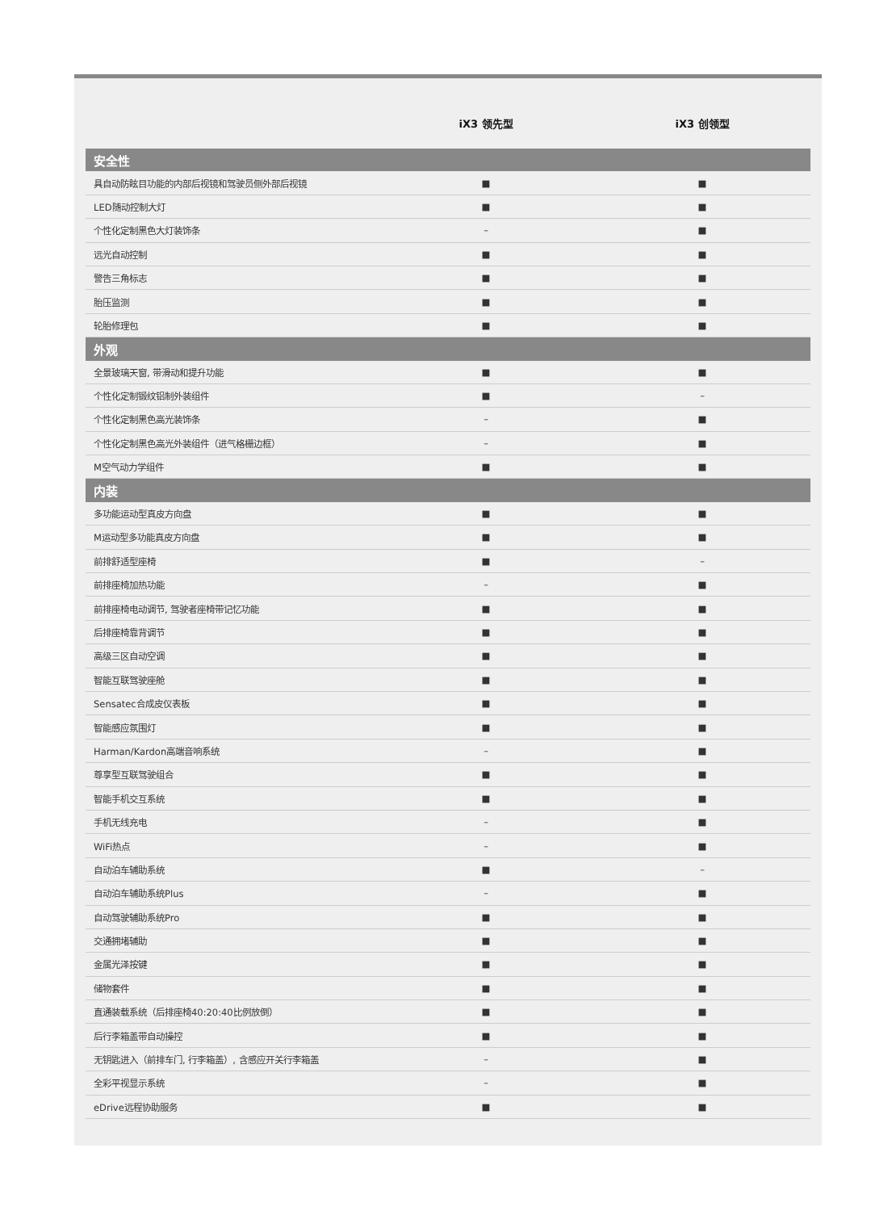| | iX3 领先型 | iX3 创领型 |
| --- | --- | --- |
| 安全性 | | |
| 具自动防眩目功能的内部后视镜和驾驶员侧外部后视镜 | ■ | ■ |
| LED随动控制大灯 | ■ | ■ |
| 个性化定制黑色大灯装饰条 | – | ■ |
| 远光自动控制 | ■ | ■ |
| 警告三角标志 | ■ | ■ |
| 胎压监测 | ■ | ■ |
| 轮胎修理包 | ■ | ■ |
| 外观 | | |
| 全景玻璃天窗, 带滑动和提升功能 | ■ | ■ |
| 个性化定制锻纹铝制外装组件 | ■ | – |
| 个性化定制黑色高光装饰条 | – | ■ |
| 个性化定制黑色高光外装组件（进气格栅边框） | – | ■ |
| M空气动力学组件 | ■ | ■ |
| 内装 | | |
| 多功能运动型真皮方向盘 | ■ | ■ |
| M运动型多功能真皮方向盘 | ■ | ■ |
| 前排舒适型座椅 | ■ | – |
| 前排座椅加热功能 | – | ■ |
| 前排座椅电动调节, 驾驶者座椅带记忆功能 | ■ | ■ |
| 后排座椅靠背调节 | ■ | ■ |
| 高级三区自动空调 | ■ | ■ |
| 智能互联驾驶座舱 | ■ | ■ |
| Sensatec合成皮仪表板 | ■ | ■ |
| 智能感应氛围灯 | ■ | ■ |
| Harman/Kardon高端音响系统 | – | ■ |
| 尊享型互联驾驶组合 | ■ | ■ |
| 智能手机交互系统 | ■ | ■ |
| 手机无线充电 | – | ■ |
| WiFi热点 | – | ■ |
| 自动泊车辅助系统 | ■ | – |
| 自动泊车辅助系统Plus | – | ■ |
| 自动驾驶辅助系统Pro | ■ | ■ |
| 交通拥堵辅助 | ■ | ■ |
| 金属光泽按键 | ■ | ■ |
| 储物套件 | ■ | ■ |
| 直通装载系统（后排座椅40:20:40比例放倒） | ■ | ■ |
| 后行李箱盖带自动操控 | ■ | ■ |
| 无钥匙进入（前排车门, 行李箱盖）, 含感应开关行李箱盖 | – | ■ |
| 全彩平视显示系统 | – | ■ |
| eDrive远程协助服务 | ■ | ■ |